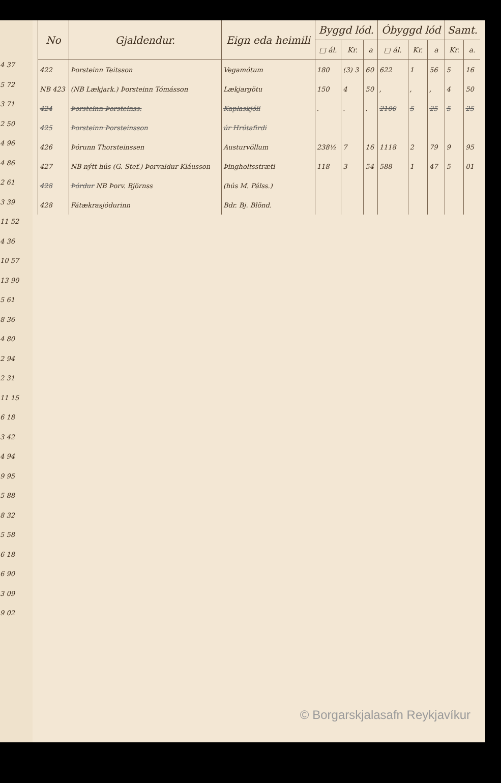4 37
5 72
3 71
2 50
4 96
4 86
2 61
3 39
11 52
4 36
10 57
13 90
5 61
8 36
4 80
2 94
2 31
11 15
6 18
3 42
4 94
9 95
5 88
8 32
5 58
6 18
6 90
3 09
9 02
| No | Gjaldendur. | Eign eda heimili | Byggd lód. | | | Óbyggd lód | | | Samt. | |
| --- | --- | --- | --- | --- | --- | --- | --- | --- | --- | --- |
| | | | □ ál. | Kr. | a | □ ál. | Kr. | a | Kr. | a. |
| 422 | Þorsteinn Teitsson | Vegamótum | 180 | (3) 3 | 60 | 622 | 1 | 56 | 5 | 16 |
| NB 423 | (NB Lækjark.) Þorsteinn Tómásson | Lækjargötu | 150 | 4 | 50 | , | , | , | 4 | 50 |
| 424 | Þorsteinn Þorsteinss. | Kaplaskjóli | . | . | . | 2100 | 5 | 25 | 5 | 25 |
| 425 | Þorsteinn Þorsteinsson | úr Hrútafirdi | | | | | | | | |
| 426 | Þórunn Thorsteinssen | Austurvöllum | 238½ | 7 | 16 | 1118 | 2 | 79 | 9 | 95 |
| 427 | NB nýtt hús (G. Stef.) Þorvaldur Kláusson | Þingholtsstræti | 118 | 3 | 54 | 588 | 1 | 47 | 5 | 01 |
| 428 | Þórdur NB Þorv. Björnss | (hús M. Pálss.) | | | | | | | | |
| 428 | Fátækrasjódurinn | Bdr. Bj. Blönd. | | | | | | | | |
© Borgarskjalasafn Reykjavíkur